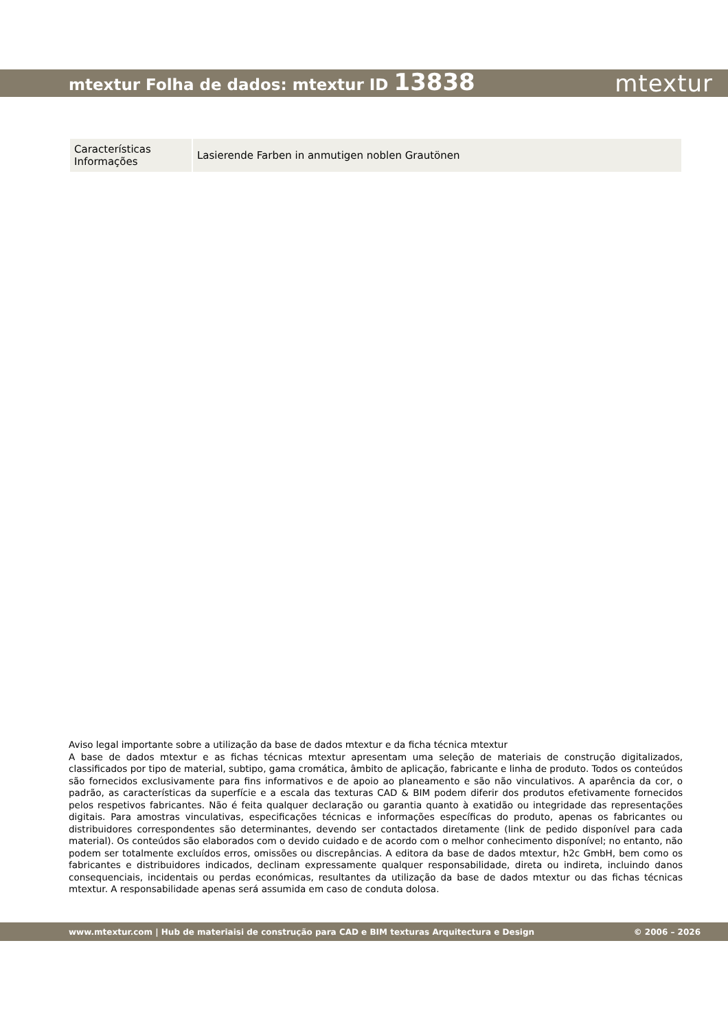mtextur Folha de dados: mtextur ID 13838
mtextur
| Características Informações | Lasierende Farben in anmutigen noblen Grautönen |
Aviso legal importante sobre a utilização da base de dados mtextur e da ficha técnica mtextur
A base de dados mtextur e as fichas técnicas mtextur apresentam uma seleção de materiais de construção digitalizados, classificados por tipo de material, subtipo, gama cromática, âmbito de aplicação, fabricante e linha de produto. Todos os conteúdos são fornecidos exclusivamente para fins informativos e de apoio ao planeamento e são não vinculativos. A aparência da cor, o padrão, as características da superfície e a escala das texturas CAD & BIM podem diferir dos produtos efetivamente fornecidos pelos respetivos fabricantes. Não é feita qualquer declaração ou garantia quanto à exatidão ou integridade das representações digitais. Para amostras vinculativas, especificações técnicas e informações específicas do produto, apenas os fabricantes ou distribuidores correspondentes são determinantes, devendo ser contactados diretamente (link de pedido disponível para cada material). Os conteúdos são elaborados com o devido cuidado e de acordo com o melhor conhecimento disponível; no entanto, não podem ser totalmente excluídos erros, omissões ou discrepâncias. A editora da base de dados mtextur, h2c GmbH, bem como os fabricantes e distribuidores indicados, declinam expressamente qualquer responsabilidade, direta ou indireta, incluindo danos consequenciais, incidentais ou perdas económicas, resultantes da utilização da base de dados mtextur ou das fichas técnicas mtextur. A responsabilidade apenas será assumida em caso de conduta dolosa.
www.mtextur.com | Hub de materiaisi de construção para CAD e BIM texturas Arquitectura e Design © 2006 – 2026